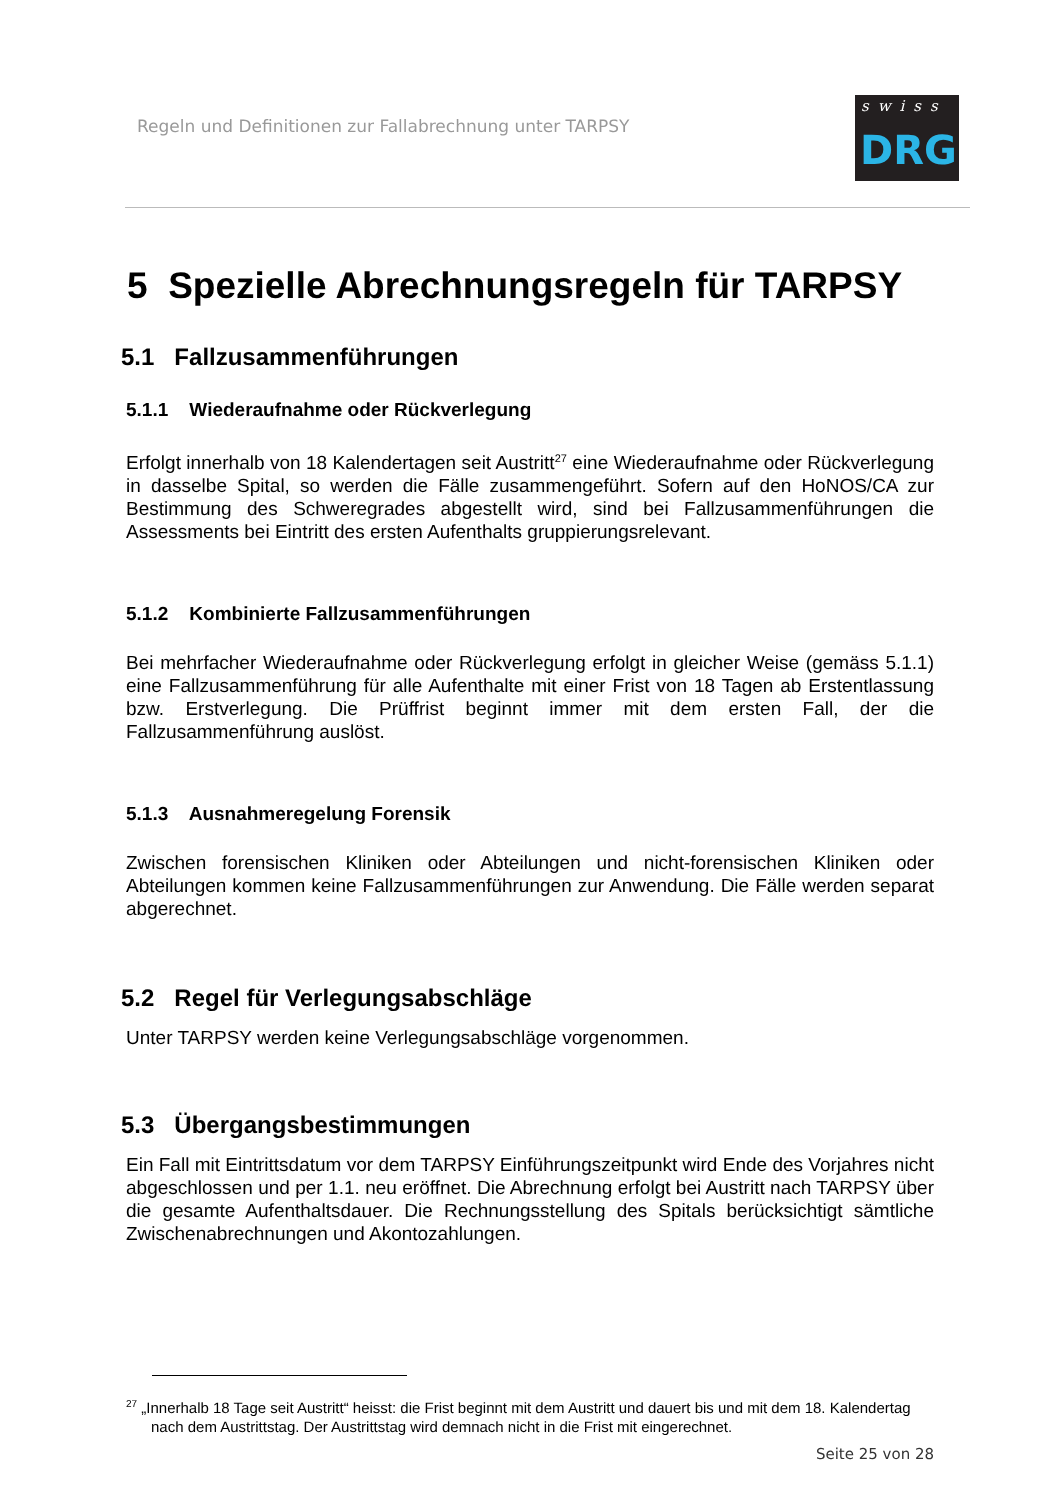Regeln und Definitionen zur Fallabrechnung unter TARPSY
swiss
DRG
5 Spezielle Abrechnungsregeln für TARPSY
5.1 Fallzusammenführungen
5.1.1 Wiederaufnahme oder Rückverlegung
Erfolgt innerhalb von 18 Kalendertagen seit Austritt<sup>27</sup> eine Wiederaufnahme oder Rückverlegung in dasselbe Spital, so werden die Fälle zusammengeführt. Sofern auf den HoNOS/CA zur Bestimmung des Schweregrades abgestellt wird, sind bei Fallzusammenführungen die Assessments bei Eintritt des ersten Aufenthalts gruppierungsrelevant.
5.1.2 Kombinierte Fallzusammenführungen
Bei mehrfacher Wiederaufnahme oder Rückverlegung erfolgt in gleicher Weise (gemäss 5.1.1) eine Fallzusammenführung für alle Aufenthalte mit einer Frist von 18 Tagen ab Erstentlassung bzw. Erstverlegung. Die Prüffrist beginnt immer mit dem ersten Fall, der die Fallzusammenführung auslöst.
5.1.3 Ausnahmeregelung Forensik
Zwischen forensischen Kliniken oder Abteilungen und nicht-forensischen Kliniken oder Abteilungen kommen keine Fallzusammenführungen zur Anwendung. Die Fälle werden separat abgerechnet.
5.2 Regel für Verlegungsabschläge
Unter TARPSY werden keine Verlegungsabschläge vorgenommen.
5.3 Übergangsbestimmungen
Ein Fall mit Eintrittsdatum vor dem TARPSY Einführungszeitpunkt wird Ende des Vorjahres nicht abgeschlossen und per 1.1. neu eröffnet. Die Abrechnung erfolgt bei Austritt nach TARPSY über die gesamte Aufenthaltsdauer. Die Rechnungsstellung des Spitals berücksichtigt sämtliche Zwischenabrechnungen und Akontozahlungen.
<sup>27</sup> „Innerhalb 18 Tage seit Austritt“ heisst: die Frist beginnt mit dem Austritt und dauert bis und mit dem 18. Kalendertag nach dem Austrittstag. Der Austrittstag wird demnach nicht in die Frist mit eingerechnet.
Seite 25 von 28